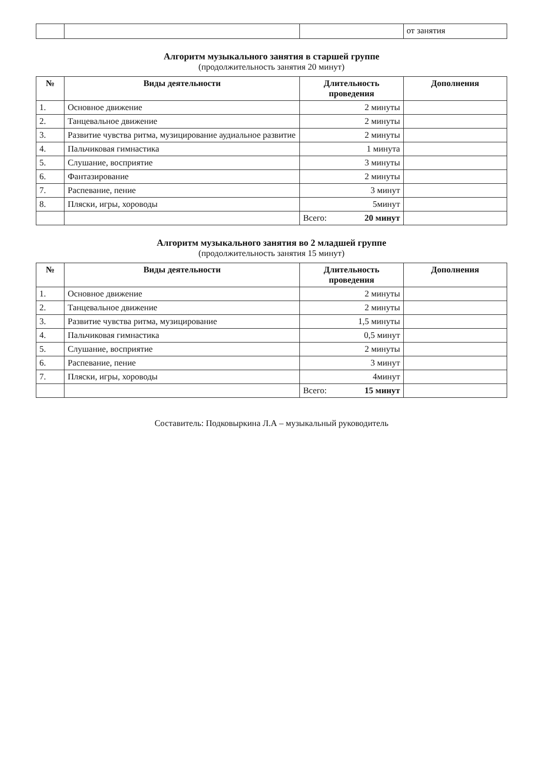| | | | от занятия |
Алгоритм музыкального занятия в старшей группе
(продолжительность занятия 20 минут)
| № | Виды деятельности | Длительность проведения | Дополнения |
| --- | --- | --- | --- |
| 1. | Основное движение | 2 минуты | |
| 2. | Танцевальное движение | 2 минуты | |
| 3. | Развитие чувства ритма, музицирование аудиальное развитие | 2 минуты | |
| 4. | Пальчиковая гимнастика | 1 минута | |
| 5. | Слушание, восприятие | 3 минуты | |
| 6. | Фантазирование | 2 минуты | |
| 7. | Распевание, пение | 3 минут | |
| 8. | Пляски, игры, хороводы | 5минут | |
| | | Всего: 20 минут | |
Алгоритм музыкального занятия во 2 младшей группе
(продолжительность занятия 15 минут)
| № | Виды деятельности | Длительность проведения | Дополнения |
| --- | --- | --- | --- |
| 1. | Основное движение | 2 минуты | |
| 2. | Танцевальное движение | 2 минуты | |
| 3. | Развитие чувства ритма, музицирование | 1,5 минуты | |
| 4. | Пальчиковая гимнастика | 0,5 минут | |
| 5. | Слушание, восприятие | 2 минуты | |
| 6. | Распевание, пение | 3 минут | |
| 7. | Пляски, игры, хороводы | 4минут | |
| | | Всего: 15 минут | |
Составитель: Подковыркина Л.А – музыкальный руководитель